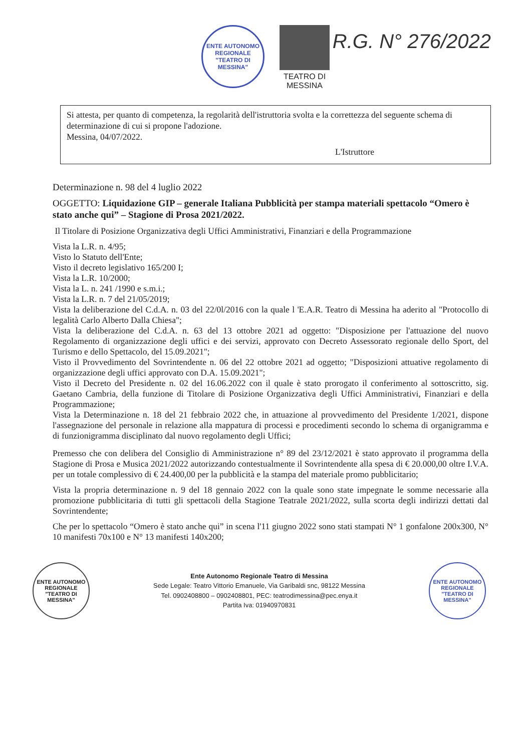ENTE AUTONOMO REGIONALE
"TEATRO DI MESSINA"
TEATRO DI
MESSINA
R.G. N° 276/2022
Si attesta, per quanto di competenza, la regolarità dell'istruttoria svolta e la correttezza del seguente schema di determinazione di cui si propone l'adozione.
Messina, 04/07/2022.
L'Istruttore
Determinazione n. 98 del 4 luglio 2022
OGGETTO: Liquidazione GIP – generale Italiana Pubblicità per stampa materiali spettacolo “Omero è stato anche qui” – Stagione di Prosa 2021/2022.
Il Titolare di Posizione Organizzativa degli Uffici Amministrativi, Finanziari e della Programmazione
Vista la L.R. n. 4/95;
Visto lo Statuto dell'Ente;
Visto il decreto legislativo 165/200 I;
Vista la L.R. 10/2000;
Vista la L. n. 241 /1990 e s.m.i.;
Vista la L.R. n. 7 del 21/05/2019;
Vista la deliberazione del C.d.A. n. 03 del 22/0l/2016 con la quale l 'E.A.R. Teatro di Messina ha aderito al "Protocollo di legalità Carlo Alberto Dalla Chiesa";
Vista la deliberazione del C.d.A. n. 63 del 13 ottobre 2021 ad oggetto: "Disposizione per l'attuazione del nuovo Regolamento di organizzazione degli uffici e dei servizi, approvato con Decreto Assessorato regionale dello Sport, del Turismo e dello Spettacolo, del 15.09.2021";
Visto il Provvedimento del Sovrintendente n. 06 del 22 ottobre 2021 ad oggetto; "Disposizioni attuative regolamento di organizzazione degli uffici approvato con D.A. 15.09.2021";
Visto il Decreto del Presidente n. 02 del 16.06.2022 con il quale è stato prorogato il conferimento al sottoscritto, sig. Gaetano Cambria, della funzione di Titolare di Posizione Organizzativa degli Uffici Amministrativi, Finanziari e della Programmazione;
Vista la Determinazione n. 18 del 21 febbraio 2022 che, in attuazione al provvedimento del Presidente 1/2021, dispone l'assegnazione del personale in relazione alla mappatura di processi e procedimenti secondo lo schema di organigramma e di funzionigramma disciplinato dal nuovo regolamento degli Uffici;
Premesso che con delibera del Consiglio di Amministrazione n° 89 del 23/12/2021 è stato approvato il programma della Stagione di Prosa e Musica 2021/2022 autorizzando contestualmente il Sovrintendente alla spesa di € 20.000,00 oltre I.V.A. per un totale complessivo di € 24.400,00 per la pubblicità e la stampa del materiale promo pubblicitario;
Vista la propria determinazione n. 9 del 18 gennaio 2022 con la quale sono state impegnate le somme necessarie alla promozione pubblicitaria di tutti gli spettacoli della Stagione Teatrale 2021/2022, sulla scorta degli indirizzi dettati dal Sovrintendente;
Che per lo spettacolo “Omero è stato anche qui” in scena l'11 giugno 2022 sono stati stampati N° 1 gonfalone 200x300, N° 10 manifesti 70x100 e N° 13 manifesti 140x200;
ENTE AUTONOMO REGIONALE
"TEATRO DI MESSINA"
Ente Autonomo Regionale Teatro di Messina
Sede Legale: Teatro Vittorio Emanuele, Via Garibaldi snc, 98122 Messina
Tel. 0902408800 – 0902408801, PEC: teatrodimessina@pec.enya.it
Partita Iva: 01940970831
ENTE AUTONOMO REGIONALE
"TEATRO DI MESSINA"